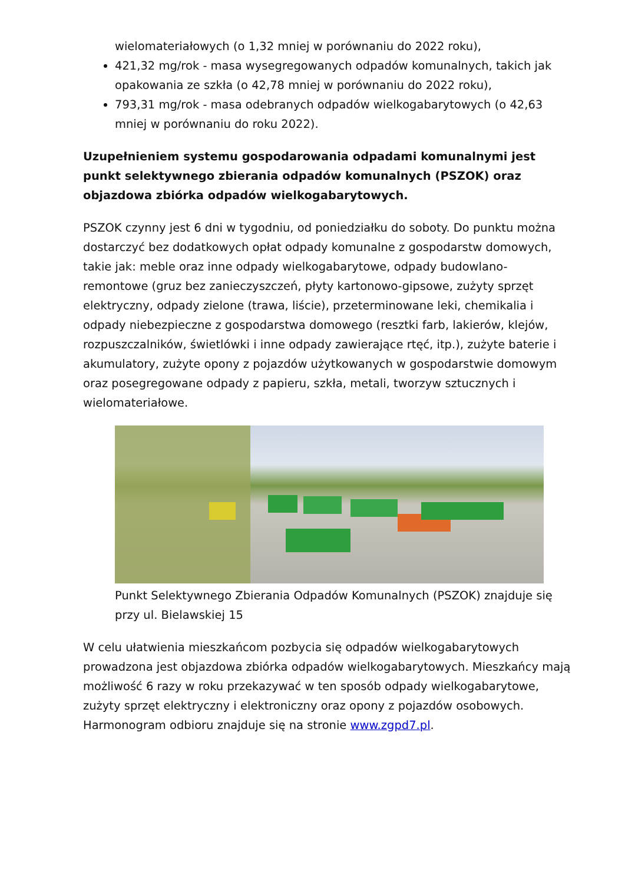wielomateriałowych (o 1,32 mniej w porównaniu do 2022 roku),
421,32 mg/rok - masa wysegregowanych odpadów komunalnych, takich jak opakowania ze szkła (o 42,78 mniej w porównaniu do 2022 roku),
793,31 mg/rok - masa odebranych odpadów wielkogabarytowych (o 42,63 mniej w porównaniu do roku 2022).
Uzupełnieniem systemu gospodarowania odpadami komunalnymi jest punkt selektywnego zbierania odpadów komunalnych (PSZOK) oraz objazdowa zbiórka odpadów wielkogabarytowych.
PSZOK czynny jest 6 dni w tygodniu, od poniedziałku do soboty. Do punktu można dostarczyć bez dodatkowych opłat odpady komunalne z gospodarstw domowych, takie jak: meble oraz inne odpady wielkogabarytowe, odpady budowlano-remontowe (gruz bez zanieczyszczeń, płyty kartonowo-gipsowe, zużyty sprzęt elektryczny, odpady zielone (trawa, liście), przeterminowane leki, chemikalia i odpady niebezpieczne z gospodarstwa domowego (resztki farb, lakierów, klejów, rozpuszczalników, świetlówki i inne odpady zawierające rtęć, itp.), zużyte baterie i akumulatory, zużyte opony z pojazdów użytkowanych w gospodarstwie domowym oraz posegregowane odpady z papieru, szkła, metali, tworzyw sztucznych i wielomateriałowe.
Punkt Selektywnego Zbierania Odpadów Komunalnych (PSZOK) znajduje się przy ul. Bielawskiej 15
W celu ułatwienia mieszkańcom pozbycia się odpadów wielkogabarytowych prowadzona jest objazdowa zbiórka odpadów wielkogabarytowych. Mieszkańcy mają możliwość 6 razy w roku przekazywać w ten sposób odpady wielkogabarytowe, zużyty sprzęt elektryczny i elektroniczny oraz opony z pojazdów osobowych. Harmonogram odbioru znajduje się na stronie www.zgpd7.pl.